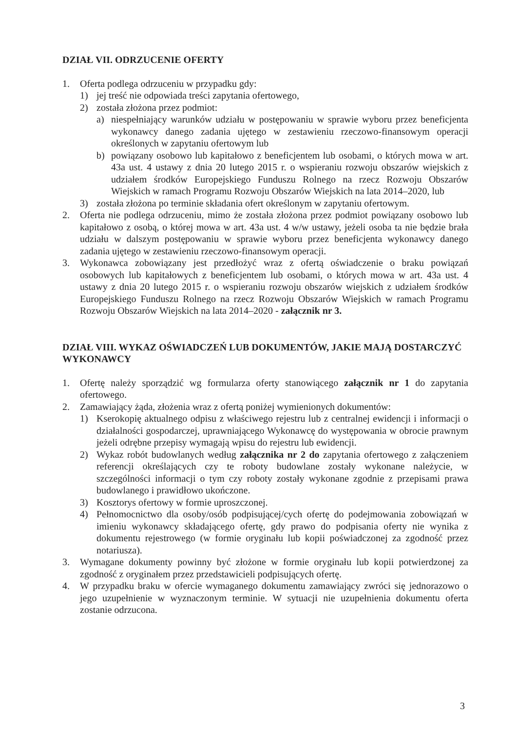DZIAŁ VII. ODRZUCENIE OFERTY
1. Oferta podlega odrzuceniu w przypadku gdy:
1) jej treść nie odpowiada treści zapytania ofertowego,
2) została złożona przez podmiot:
a) niespełniający warunków udziału w postępowaniu w sprawie wyboru przez beneficjenta wykonawcy danego zadania ujętego w zestawieniu rzeczowo-finansowym operacji określonych w zapytaniu ofertowym lub
b) powiązany osobowo lub kapitałowo z beneficjentem lub osobami, o których mowa w art. 43a ust. 4 ustawy z dnia 20 lutego 2015 r. o wspieraniu rozwoju obszarów wiejskich z udziałem środków Europejskiego Funduszu Rolnego na rzecz Rozwoju Obszarów Wiejskich w ramach Programu Rozwoju Obszarów Wiejskich na lata 2014–2020, lub
3) została złożona po terminie składania ofert określonym w zapytaniu ofertowym.
2. Oferta nie podlega odrzuceniu, mimo że została złożona przez podmiot powiązany osobowo lub kapitałowo z osobą, o której mowa w art. 43a ust. 4 w/w ustawy, jeżeli osoba ta nie będzie brała udziału w dalszym postępowaniu w sprawie wyboru przez beneficjenta wykonawcy danego zadania ujętego w zestawieniu rzeczowo-finansowym operacji.
3. Wykonawca zobowiązany jest przedłożyć wraz z ofertą oświadczenie o braku powiązań osobowych lub kapitałowych z beneficjentem lub osobami, o których mowa w art. 43a ust. 4 ustawy z dnia 20 lutego 2015 r. o wspieraniu rozwoju obszarów wiejskich z udziałem środków Europejskiego Funduszu Rolnego na rzecz Rozwoju Obszarów Wiejskich w ramach Programu Rozwoju Obszarów Wiejskich na lata 2014–2020 - załącznik nr 3.
DZIAŁ VIII. WYKAZ OŚWIADCZEŃ LUB DOKUMENTÓW, JAKIE MAJĄ DOSTARCZYĆ WYKONAWCY
1. Ofertę należy sporządzić wg formularza oferty stanowiącego załącznik nr 1 do zapytania ofertowego.
2. Zamawiający żąda, złożenia wraz z ofertą poniżej wymienionych dokumentów:
1) Kserokopię aktualnego odpisu z właściwego rejestru lub z centralnej ewidencji i informacji o działalności gospodarczej, uprawniającego Wykonawcę do występowania w obrocie prawnym jeżeli odrębne przepisy wymagają wpisu do rejestru lub ewidencji.
2) Wykaz robót budowlanych według załącznika nr 2 do zapytania ofertowego z załączeniem referencji określających czy te roboty budowlane zostały wykonane należycie, w szczególności informacji o tym czy roboty zostały wykonane zgodnie z przepisami prawa budowlanego i prawidłowo ukończone.
3) Kosztorys ofertowy w formie uproszczonej.
4) Pełnomocnictwo dla osoby/osób podpisującej/cych ofertę do podejmowania zobowiązań w imieniu wykonawcy składającego ofertę, gdy prawo do podpisania oferty nie wynika z dokumentu rejestrowego (w formie oryginału lub kopii poświadczonej za zgodność przez notariusza).
3. Wymagane dokumenty powinny być złożone w formie oryginału lub kopii potwierdzonej za zgodność z oryginałem przez przedstawicieli podpisujących ofertę.
4. W przypadku braku w ofercie wymaganego dokumentu zamawiający zwróci się jednorazowo o jego uzupełnienie w wyznaczonym terminie. W sytuacji nie uzupełnienia dokumentu oferta zostanie odrzucona.
3